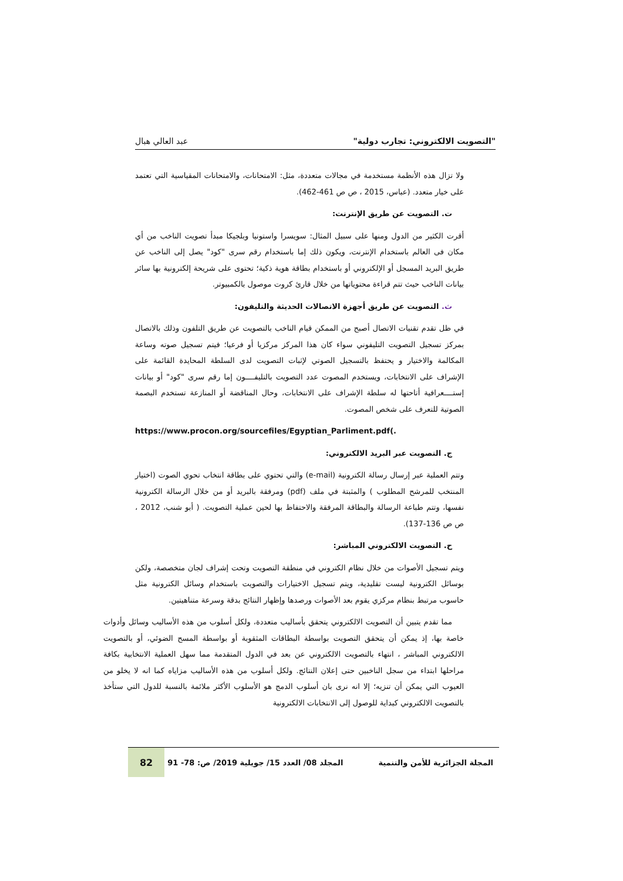"التصويت الالكتروني: تجارب دولية" عبد العالي هبال
ولا تزال هذه الأنظمة مستخدمة في مجالات متعددة، مثل: الامتحانات، والامتحانات المقياسية التي تعتمد على خيار متعدد. (عباس، 2015 ، ص ص 461-462).
ت. التصويت عن طريق الإنترنت:
أقرت الكثير من الدول ومنها على سبيل المثال: سويسرا واستونيا وبلجيكا مبدأ تصويت الناخب من أي مكان فى العالم باستخدام الإنترنت، ويكون ذلك إما باستخدام رقم سرى "كود" يصل إلى الناخب عن طريق البريد المسجل أو الإلكتروني أو باستخدام بطاقة هوية ذكية؛ تحتوى على شريحة إلكترونية بها سائر بيانات الناخب حيث تتم قراءة محتوياتها من خلال قارئ كروت موصول بالكمبيوتر.
ث. التصويت عن طريق أجهزة الاتصالات الحديثة والتليفون:
في ظل تقدم تقنيات الاتصال أصبح من الممكن قيام الناخب بالتصويت عن طريق التلفون وذلك بالاتصال بمركز تسجيل التصويت التليفوني سواء كان هذا المركز مركزيا أو فرعيا؛ فيتم تسجيل صوته وساعة المكالمة والاختيار و يحتفظ بالتسجيل الصوتي لإثبات التصويت لدى السلطة المحايدة القائمة على الإشراف على الانتخابات، ويستخدم المصوت عدد التصويت بالتليفــــون إما رقم سرى "كود" أو بيانات إستــــعرافية أتاحتها له سلطة الإشراف على الانتخابات، وحال المناقضة أو المنازعة تستخدم البصمة الصوتية للتعرف على شخص المصوت.
https://www.procon.org/sourcefiles/Egyptian_Parliment.pdf(.
ج. التصويت عبر البريد الالكتروني:
وتتم العملية عبر إرسال رسالة الكترونية (e-mail) والتي تحتوي على بطاقة انتخاب تحوي الصوت (اختيار المنتخب للمرشح المطلوب ) والمثبتة في ملف (pdf) ومرفقة بالبريد أو من خلال الرسالة الكترونية نفسها، وتتم طباعة الرسالة والبطاقة المرفقة والاحتفاظ بها لحين عملية التصويت. ( أبو شنب، 2012 ، ص ص 136-137).
ح. التصويت الالكتروني المباشر:
ويتم تسجيل الأصوات من خلال نظام الكتروني في منطقة التصويت وتحت إشراف لجان متخصصة، ولكن بوسائل الكترونية ليست تقليدية، ويتم تسجيل الاختيارات والتصويت باستخدام وسائل الكترونية مثل حاسوب مرتبط بنظام مركزي يقوم بعد الأصوات ورصدها وإظهار النتائج بدقة وسرعة متناهيتين.
مما تقدم يتبين أن التصويت الالكتروني يتحقق بأساليب متعددة، ولكل أسلوب من هذه الأساليب وسائل وأدوات خاصة بها، إذ يمكن أن يتحقق التصويت بواسطة البطاقات المثقوبة أو بواسطة المسح الضوئي، أو بالتصويت الالكتروني المباشر ، انتهاء بالتصويت الالكتروني عن بعد في الدول المتقدمة مما سهل العملية الانتخابية بكافة مراحلها ابتداء من سجل الناخبين حتى إعلان النتائج. ولكل أسلوب من هذه الأساليب مزاياه كما انه لا يخلو من العيوب التي يمكن أن تنزيه؛ إلا انه نرى بان أسلوب الدمج هو الأسلوب الأكثر ملائمة بالنسبة للدول التي ستأخذ بالتصويت الالكتروني كبداية للوصول إلى الانتخابات الالكترونية
المجلة الجزائرية للأمن والتنمية المجلد 08/ العدد 15/ جويلية 2019/ ص: 78- 91
82